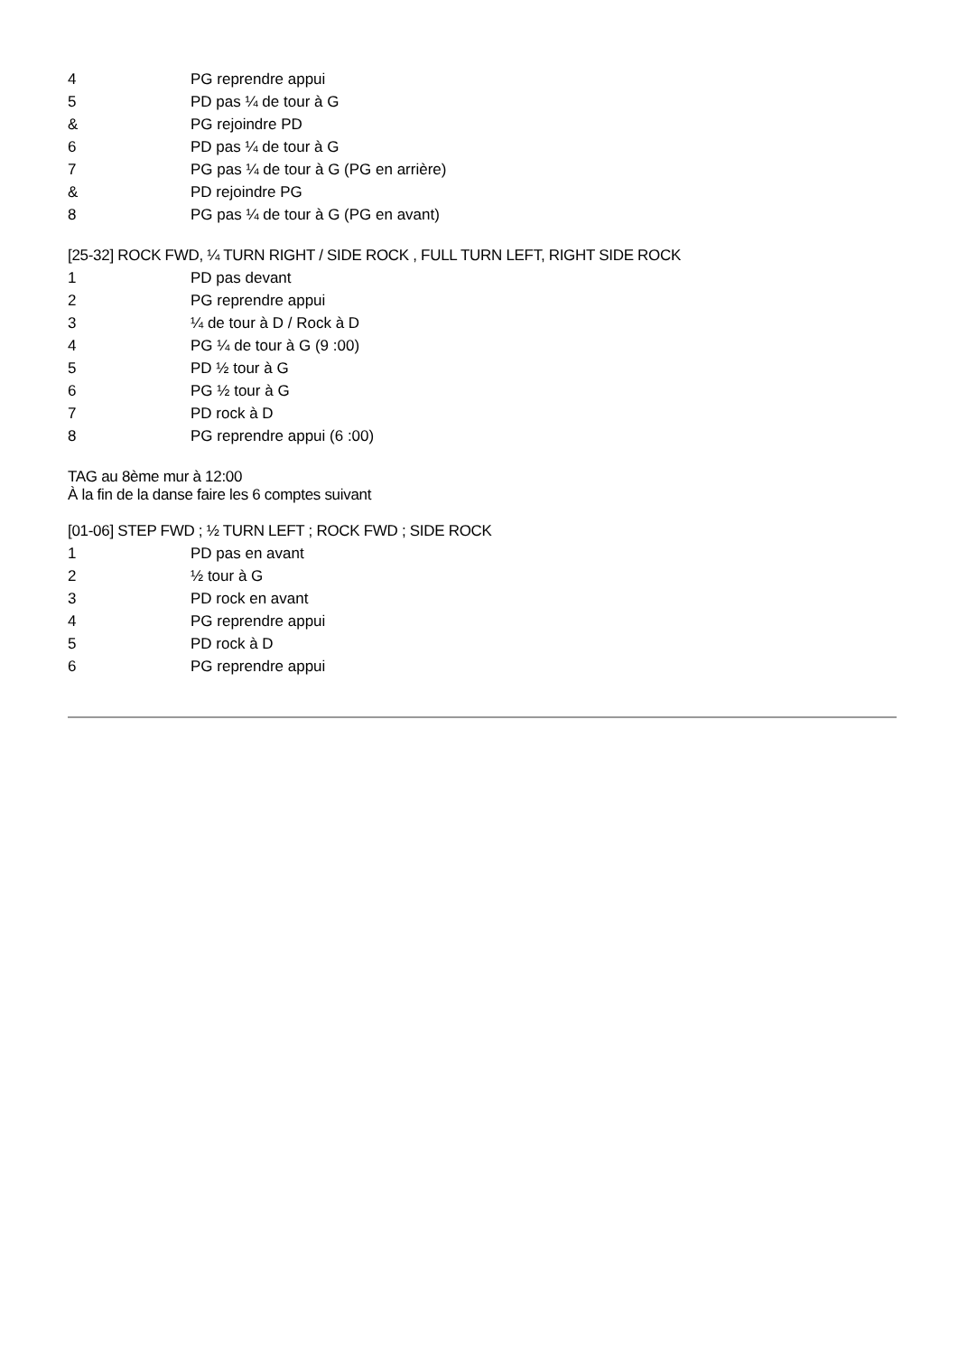| 4 | PG reprendre appui |
| 5 | PD pas ¼ de tour à G |
| & | PG rejoindre PD |
| 6 | PD pas ¼ de tour à G |
| 7 | PG pas ¼ de tour à G (PG en arrière) |
| & | PD rejoindre PG |
| 8 | PG pas ¼ de tour à G (PG en avant) |
[25-32] ROCK FWD, ¼ TURN RIGHT / SIDE ROCK , FULL TURN LEFT, RIGHT SIDE ROCK
| 1 | PD pas devant |
| 2 | PG reprendre appui |
| 3 | ¼ de tour à D / Rock à D |
| 4 | PG ¼ de tour à G (9 :00) |
| 5 | PD ½ tour à G |
| 6 | PG ½ tour à G |
| 7 | PD rock à D |
| 8 | PG reprendre appui (6 :00) |
TAG au 8ème mur à 12:00
À la fin de la danse faire les 6 comptes suivant
[01-06] STEP FWD ; ½ TURN LEFT ; ROCK FWD ; SIDE ROCK
| 1 | PD pas en avant |
| 2 | ½ tour à G |
| 3 | PD rock en avant |
| 4 | PG reprendre appui |
| 5 | PD rock à D |
| 6 | PG reprendre appui |